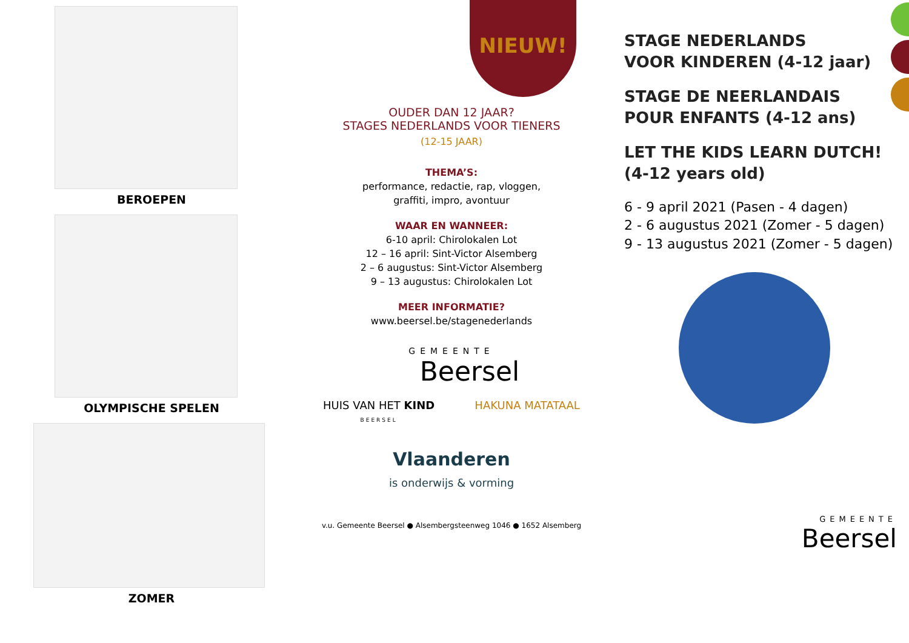BEROEPEN
OLYMPISCHE SPELEN
ZOMER
NIEUW!
OUDER DAN 12 JAAR?
STAGES NEDERLANDS VOOR TIENERS
(12-15 JAAR)
THEMA’S:
performance, redactie, rap, vloggen,
graffiti, impro, avontuur
WAAR EN WANNEER:
6-10 april: Chirolokalen Lot
12 – 16 april: Sint-Victor Alsemberg
2 – 6 augustus: Sint-Victor Alsemberg
9 – 13 augustus: Chirolokalen Lot
MEER INFORMATIE?
www.beersel.be/stagenederlands
GEMEENTE
Beersel
HUIS VAN HET KIND
BEERSEL
HAKUNA MATATAAL
Vlaanderen
is onderwijs & vorming
v.u. Gemeente Beersel ● Alsembergsteenweg 1046 ● 1652 Alsemberg
STAGE NEDERLANDS
VOOR KINDEREN (4-12 jaar)
STAGE DE NEERLANDAIS
POUR ENFANTS (4-12 ans)
LET THE KIDS LEARN DUTCH! (4-12 years old)
6 - 9 april 2021 (Pasen - 4 dagen)
2 - 6 augustus 2021 (Zomer - 5 dagen)
9 - 13 augustus 2021 (Zomer - 5 dagen)
GEMEENTE
Beersel